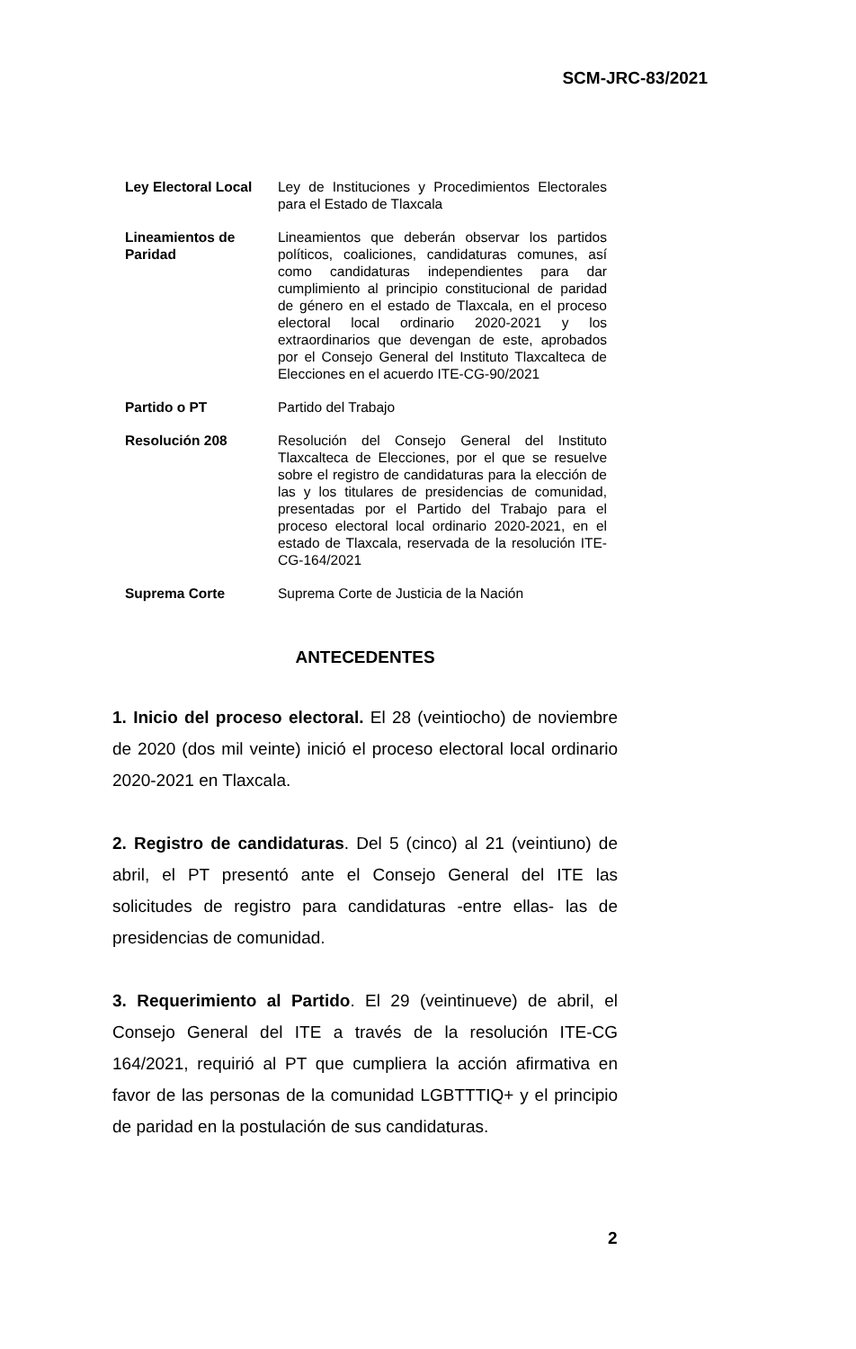SCM-JRC-83/2021
| Ley Electoral Local | Ley de Instituciones y Procedimientos Electorales para el Estado de Tlaxcala |
| Lineamientos de Paridad | Lineamientos que deberán observar los partidos políticos, coaliciones, candidaturas comunes, así como candidaturas independientes para dar cumplimiento al principio constitucional de paridad de género en el estado de Tlaxcala, en el proceso electoral local ordinario 2020-2021 y los extraordinarios que devengan de este, aprobados por el Consejo General del Instituto Tlaxcalteca de Elecciones en el acuerdo ITE-CG-90/2021 |
| Partido o PT | Partido del Trabajo |
| Resolución 208 | Resolución del Consejo General del Instituto Tlaxcalteca de Elecciones, por el que se resuelve sobre el registro de candidaturas para la elección de las y los titulares de presidencias de comunidad, presentadas por el Partido del Trabajo para el proceso electoral local ordinario 2020-2021, en el estado de Tlaxcala, reservada de la resolución ITE-CG-164/2021 |
| Suprema Corte | Suprema Corte de Justicia de la Nación |
ANTECEDENTES
1. Inicio del proceso electoral. El 28 (veintiocho) de noviembre de 2020 (dos mil veinte) inició el proceso electoral local ordinario 2020-2021 en Tlaxcala.
2. Registro de candidaturas. Del 5 (cinco) al 21 (veintiuno) de abril, el PT presentó ante el Consejo General del ITE las solicitudes de registro para candidaturas -entre ellas- las de presidencias de comunidad.
3. Requerimiento al Partido. El 29 (veintinueve) de abril, el Consejo General del ITE a través de la resolución ITE-CG 164/2021, requirió al PT que cumpliera la acción afirmativa en favor de las personas de la comunidad LGBTTTIQ+ y el principio de paridad en la postulación de sus candidaturas.
2